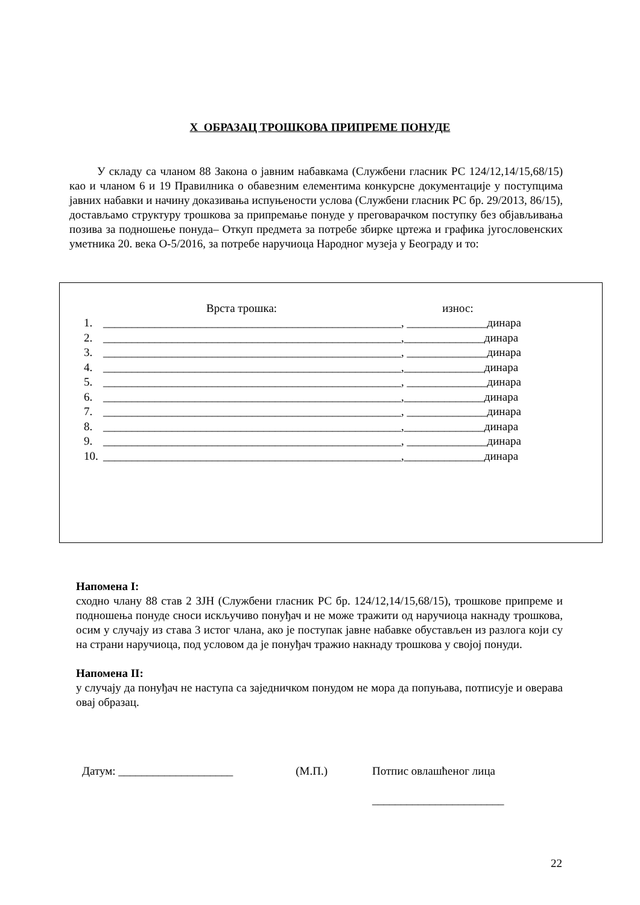X ОБРАЗАЦ ТРОШКОВА ПРИПРЕМЕ ПОНУДЕ
У складу са чланом 88 Закона о јавним набавкама (Службени гласник РС 124/12,14/15,68/15) као и чланом 6 и 19 Правилника о обавезним елементима конкурсне документације у поступцима јавних набавки и начину доказивања испуњености услова (Службени гласник РС бр. 29/2013, 86/15), достављамо структуру трошкова за припремање понуде у преговарачком поступку без објављивања позива за подношење понуда– Откуп предмета за потребе збирке цртежа и графика југословенских уметника 20. века О-5/2016, за потребе наручиоца Народног музеја у Београду и то:
Врста трошка: износ:
1. ____________________________________________________, ______________динара
2. ____________________________________________________,______________динара
3. ____________________________________________________, ______________динара
4. ____________________________________________________,______________динара
5. ____________________________________________________, ______________динара
6. ____________________________________________________,______________динара
7. ____________________________________________________, ______________динара
8. ____________________________________________________,______________динара
9. ____________________________________________________, ______________динара
10. ____________________________________________________,______________динара
Напомена I:
сходно члану 88 став 2 ЗЈН (Службени гласник РС бр. 124/12,14/15,68/15), трошкове припреме и подношења понуде сноси искључиво понуђач и не може тражити од наручиоца накнаду трошкова, осим у случају из става 3 истог члана, ако је поступак јавне набавке обустављен из разлога који су на страни наручиоца, под условом да је понуђач тражио накнаду трошкова у својој понуди.
Напомена II:
у случају да понуђач не наступа са заједничком понудом не мора да попуњава, потписује и оверава овај образац.
Датум: ____________________ (М.П.) Потпис овлашћеног лица
_______________________
22